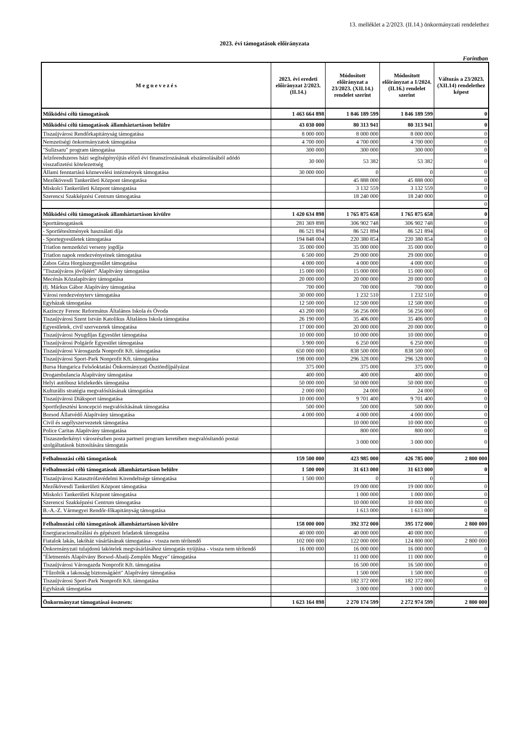13. melléklet a 2/2023. (II.14.) önkormányzati rendelethez
2023. évi támogatások előirányzata
Forintban
| M e g n e v e z é s | 2023. évi eredeti előirányzat 2/2023. (II.14.) | Módosított előirányzat a 23/2023. (XII.14.) rendelet szerint | Módosított előirányzat a 1/2024. (II.16.) rendelet szerint | Változás a 23/2023. (XII.14) rendelethez képest |
| --- | --- | --- | --- | --- |
| Működési célú támogatások | 1 463 664 898 | 1 846 189 599 | 1 846 189 599 | 0 |
| Működési célú támogatások államháztartáson belülre | 43 030 000 | 80 313 941 | 80 313 941 | 0 |
| Tiszaújvárosi Rendőrkapitányság támogatása | 8 000 000 | 8 000 000 | 8 000 000 | 0 |
| Nemzetiségi önkormányzatok támogatása | 4 700 000 | 4 700 000 | 4 700 000 | 0 |
| "Sulizsaru" program támogatása | 300 000 | 300 000 | 300 000 | 0 |
| Jelzőrendszeres házi segítségényújtás előző évi finanszírozásának elszámolásából adódó visszafizetési kötelezettség | 30 000 | 53 382 | 53 382 | 0 |
| Állami fenntartású köznevelési intézmények támogatása | 30 000 000 | 0 | 0 | 0 |
| Mezőkövesdi Tankerületi Központ támogatása | | 45 888 000 | 45 888 000 | 0 |
| Miskolci Tankerületi Központ támogatása | | 3 132 559 | 3 132 559 | 0 |
| Szerencsi Szakképzési Centrum támogatása | | 18 240 000 | 18 240 000 | 0 |
| | | | | 0 |
| Működési célú támogatások államháztartáson kívülre | 1 420 634 898 | 1 765 875 658 | 1 765 875 658 | 0 |
| Sporttámogatások | 281 369 898 | 306 902 748 | 306 902 748 | 0 |
| - Sportlétesítmények használati díja | 86 521 894 | 86 521 894 | 86 521 894 | 0 |
| - Sportegyesületek támogatása | 194 848 004 | 220 380 854 | 220 380 854 | 0 |
| Triatlon nemzetközi verseny jogdíja | 35 000 000 | 35 000 000 | 35 000 000 | 0 |
| Triatlon napok rendezvényeinek támogatása | 6 500 000 | 29 000 000 | 29 000 000 | 0 |
| Zabos Géza Horgászegyesület támogatása | 4 000 000 | 4 000 000 | 4 000 000 | 0 |
| "Tiszaújváros jövőjéért" Alapítvány támogatása | 15 000 000 | 15 000 000 | 15 000 000 | 0 |
| Mecénás Közalapítvány támogatása | 20 000 000 | 20 000 000 | 20 000 000 | 0 |
| ifj. Márkus Gábor Alapítvány támogatása | 700 000 | 700 000 | 700 000 | 0 |
| Városi rendezvényterv támogatása | 30 000 000 | 1 232 510 | 1 232 510 | 0 |
| Egyházak támogatása | 12 500 000 | 12 500 000 | 12 500 000 | 0 |
| Kazinczy Ferenc Református Általános Iskola és Óvoda | 43 200 000 | 56 256 000 | 56 256 000 | 0 |
| Tiszaújvárosi Szent István Katolikus Általános Iskola támogatása | 26 190 000 | 35 406 000 | 35 406 000 | 0 |
| Egyesületek, civil szervezetek támogatása | 17 000 000 | 20 000 000 | 20 000 000 | 0 |
| Tiszaújvárosi Nyugdíjas Egyesület támogatása | 10 000 000 | 10 000 000 | 10 000 000 | 0 |
| Tiszaújvárosi Polgárőr Egyesület támogatása | 3 900 000 | 6 250 000 | 6 250 000 | 0 |
| Tiszaújvárosi Városgazda Nonprofit Kft. támogatása | 650 000 000 | 838 500 000 | 838 500 000 | 0 |
| Tiszaújvárosi Sport-Park Nonprofit Kft. támogatása | 198 000 000 | 296 328 000 | 296 328 000 | 0 |
| Bursa Hungarica Felsőoktatási Önkormányzati Ösztöndíjpályázat | 375 000 | 375 000 | 375 000 | 0 |
| Drogambulancia Alapítvány támogatása | 400 000 | 400 000 | 400 000 | 0 |
| Helyi autóbusz közlekedés támogatása | 50 000 000 | 50 000 000 | 50 000 000 | 0 |
| Kulturális stratégia megvalósításának támogatása | 2 000 000 | 24 000 | 24 000 | 0 |
| Tiszaújvárosi Diáksport támogatása | 10 000 000 | 9 701 400 | 9 701 400 | 0 |
| Sportfejlesztési koncepció megvalósításának támogatása | 500 000 | 500 000 | 500 000 | 0 |
| Borsod Állatvédő Alapítvány támogatása | 4 000 000 | 4 000 000 | 4 000 000 | 0 |
| Civil és segélyszervezetek támogatása | | 10 000 000 | 10 000 000 | 0 |
| Police Caritas Alapítvány támogatása | | 800 000 | 800 000 | 0 |
| Tiszaszederkényi városrészben posta partneri program keretében megvalósítandó postai szolgáltatások biztosítására támogatás | | 3 000 000 | 3 000 000 | 0 |
| Felhalmozási célú támogatások | 159 500 000 | 423 985 000 | 426 785 000 | 2 800 000 |
| Felhalmozási célú támogatások államháztartáson belülre | 1 500 000 | 31 613 000 | 31 613 000 | 0 |
| Tiszaújvárosi Katasztrófavédelmi Kirendeltsége támogatása | 1 500 000 | 0 | 0 | |
| Mezőkövesdi Tankerületi Központ támogatása | | 19 000 000 | 19 000 000 | 0 |
| Miskolci Tankerületi Központ támogatása | | 1 000 000 | 1 000 000 | 0 |
| Szerencsi Szakképzési Centrum támogatása | | 10 000 000 | 10 000 000 | 0 |
| B.-A.-Z. Vármegyei Rendőr-főkapitányság támogatása | | 1 613 000 | 1 613 000 | 0 |
| Felhalmozási célú támogatások államháztartáson kívülre | 158 000 000 | 392 372 000 | 395 172 000 | 2 800 000 |
| Energiaracionalizálási és gépészeti feladatok támogatása | 40 000 000 | 40 000 000 | 40 000 000 | 0 |
| Fiatalok lakás, lakóház vásárlásának támogatása - vissza nem térítendő | 102 000 000 | 122 000 000 | 124 800 000 | 2 800 000 |
| Önkormányzati tulajdonú lakótelek megvásárlásához támogatás nyújtása - vissza nem térítendő | 16 000 000 | 16 000 000 | 16 000 000 | 0 |
| "Életmentés Alapítvány Borsod-Abaúj-Zemplén Megye" támogatása | | 11 000 000 | 11 000 000 | 0 |
| Tiszaújvárosi Városgazda Nonprofit Kft. támogatása | | 16 500 000 | 16 500 000 | 0 |
| "Tűzoltók a lakosság biztonságáért" Alapítvány támogatása | | 1 500 000 | 1 500 000 | 0 |
| Tiszaújvárosi Sport-Park Nonprofit Kft. támogatása | | 182 372 000 | 182 372 000 | 0 |
| Egyházak támogatása | | 3 000 000 | 3 000 000 | 0 |
| Önkormányzat támogatásai összesen: | 1 623 164 898 | 2 270 174 599 | 2 272 974 599 | 2 800 000 |